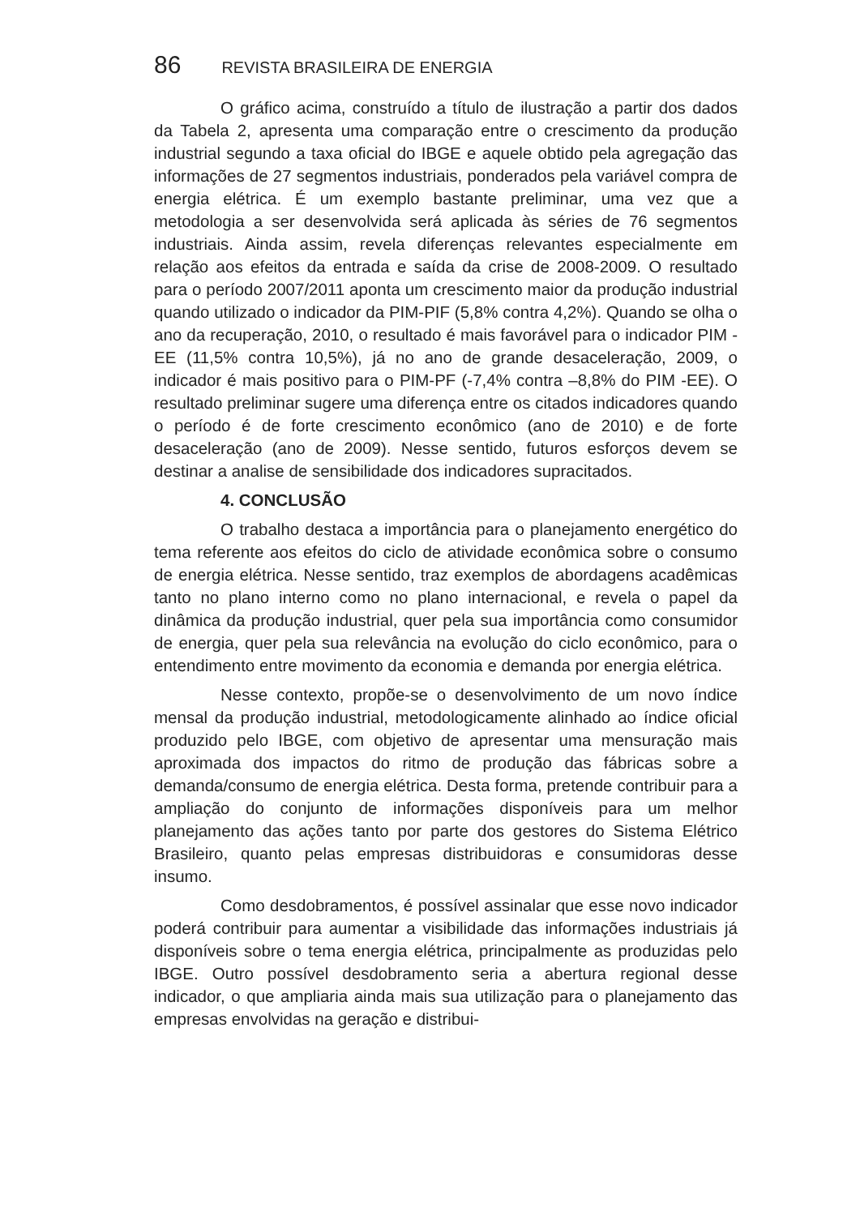86 REVISTA BRASILEIRA DE ENERGIA
O gráfico acima, construído a título de ilustração a partir dos dados da Tabela 2, apresenta uma comparação entre o crescimento da produção industrial segundo a taxa oficial do IBGE e aquele obtido pela agregação das informações de 27 segmentos industriais, ponderados pela variável compra de energia elétrica. É um exemplo bastante preliminar, uma vez que a metodologia a ser desenvolvida será aplicada às séries de 76 segmentos industriais. Ainda assim, revela diferenças relevantes especialmente em relação aos efeitos da entrada e saída da crise de 2008-2009. O resultado para o período 2007/2011 aponta um crescimento maior da produção industrial quando utilizado o indicador da PIM-PIF (5,8% contra 4,2%). Quando se olha o ano da recuperação, 2010, o resultado é mais favorável para o indicador PIM -EE (11,5% contra 10,5%), já no ano de grande desaceleração, 2009, o indicador é mais positivo para o PIM-PF (-7,4% contra –8,8% do PIM -EE). O resultado preliminar sugere uma diferença entre os citados indicadores quando o período é de forte crescimento econômico (ano de 2010) e de forte desaceleração (ano de 2009). Nesse sentido, futuros esforços devem se destinar a analise de sensibilidade dos indicadores supracitados.
4. CONCLUSÃO
O trabalho destaca a importância para o planejamento energético do tema referente aos efeitos do ciclo de atividade econômica sobre o consumo de energia elétrica. Nesse sentido, traz exemplos de abordagens acadêmicas tanto no plano interno como no plano internacional, e revela o papel da dinâmica da produção industrial, quer pela sua importância como consumidor de energia, quer pela sua relevância na evolução do ciclo econômico, para o entendimento entre movimento da economia e demanda por energia elétrica.
Nesse contexto, propõe-se o desenvolvimento de um novo índice mensal da produção industrial, metodologicamente alinhado ao índice oficial produzido pelo IBGE, com objetivo de apresentar uma mensuração mais aproximada dos impactos do ritmo de produção das fábricas sobre a demanda/consumo de energia elétrica. Desta forma, pretende contribuir para a ampliação do conjunto de informações disponíveis para um melhor planejamento das ações tanto por parte dos gestores do Sistema Elétrico Brasileiro, quanto pelas empresas distribuidoras e consumidoras desse insumo.
Como desdobramentos, é possível assinalar que esse novo indicador poderá contribuir para aumentar a visibilidade das informações industriais já disponíveis sobre o tema energia elétrica, principalmente as produzidas pelo IBGE. Outro possível desdobramento seria a abertura regional desse indicador, o que ampliaria ainda mais sua utilização para o planejamento das empresas envolvidas na geração e distribui-